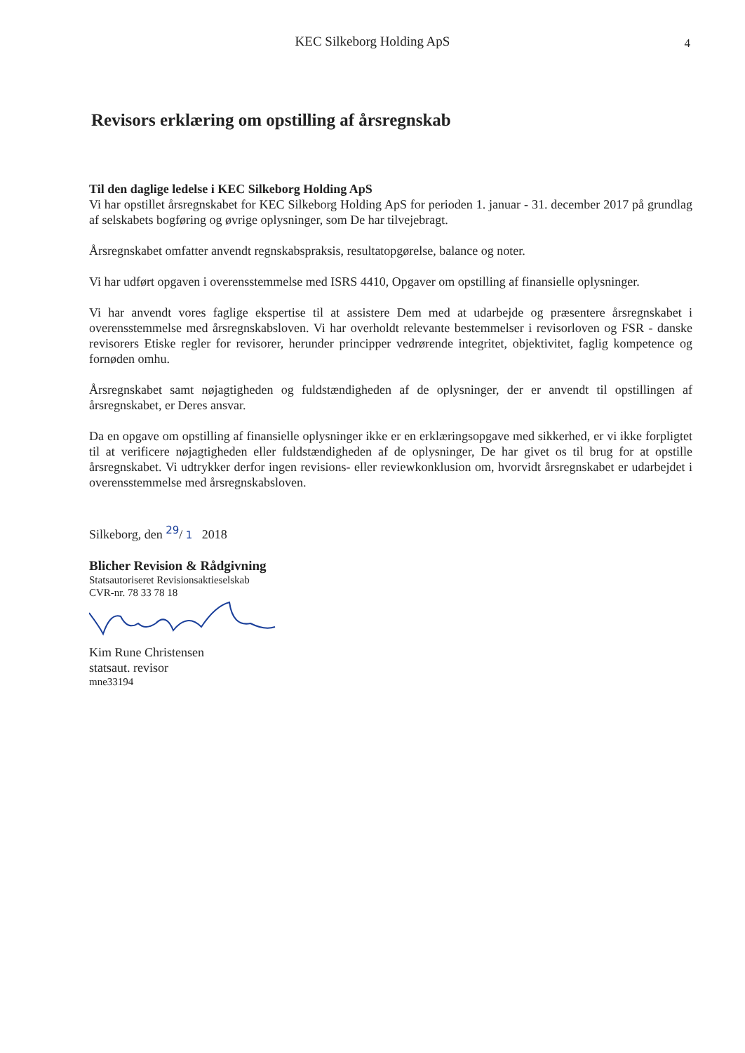KEC Silkeborg Holding ApS
4
Revisors erklæring om opstilling af årsregnskab
Til den daglige ledelse i KEC Silkeborg Holding ApS
Vi har opstillet årsregnskabet for KEC Silkeborg Holding ApS for perioden 1. januar - 31. december 2017 på grundlag af selskabets bogføring og øvrige oplysninger, som De har tilvejebragt.
Årsregnskabet omfatter anvendt regnskabspraksis, resultatopgørelse, balance og noter.
Vi har udført opgaven i overensstemmelse med ISRS 4410, Opgaver om opstilling af finansielle oplysninger.
Vi har anvendt vores faglige ekspertise til at assistere Dem med at udarbejde og præsentere årsregnskabet i overensstemmelse med årsregnskabsloven. Vi har overholdt relevante bestemmelser i revisorloven og FSR - danske revisorers Etiske regler for revisorer, herunder principper vedrørende integritet, objektivitet, faglig kompetence og fornøden omhu.
Årsregnskabet samt nøjagtigheden og fuldstændigheden af de oplysninger, der er anvendt til opstillingen af årsregnskabet, er Deres ansvar.
Da en opgave om opstilling af finansielle oplysninger ikke er en erklæringsopgave med sikkerhed, er vi ikke forpligtet til at verificere nøjagtigheden eller fuldstændigheden af de oplysninger, De har givet os til brug for at opstille årsregnskabet. Vi udtrykker derfor ingen revisions- eller reviewkonklusion om, hvorvidt årsregnskabet er udarbejdet i overensstemmelse med årsregnskabsloven.
Silkeborg, den <sup>29</sup>/ 1 2018
Blicher Revision & Rådgivning
Statsautoriseret Revisionsaktieselskab
CVR-nr. 78 33 78 18
Kim Rune Christensen
statsaut. revisor
mne33194